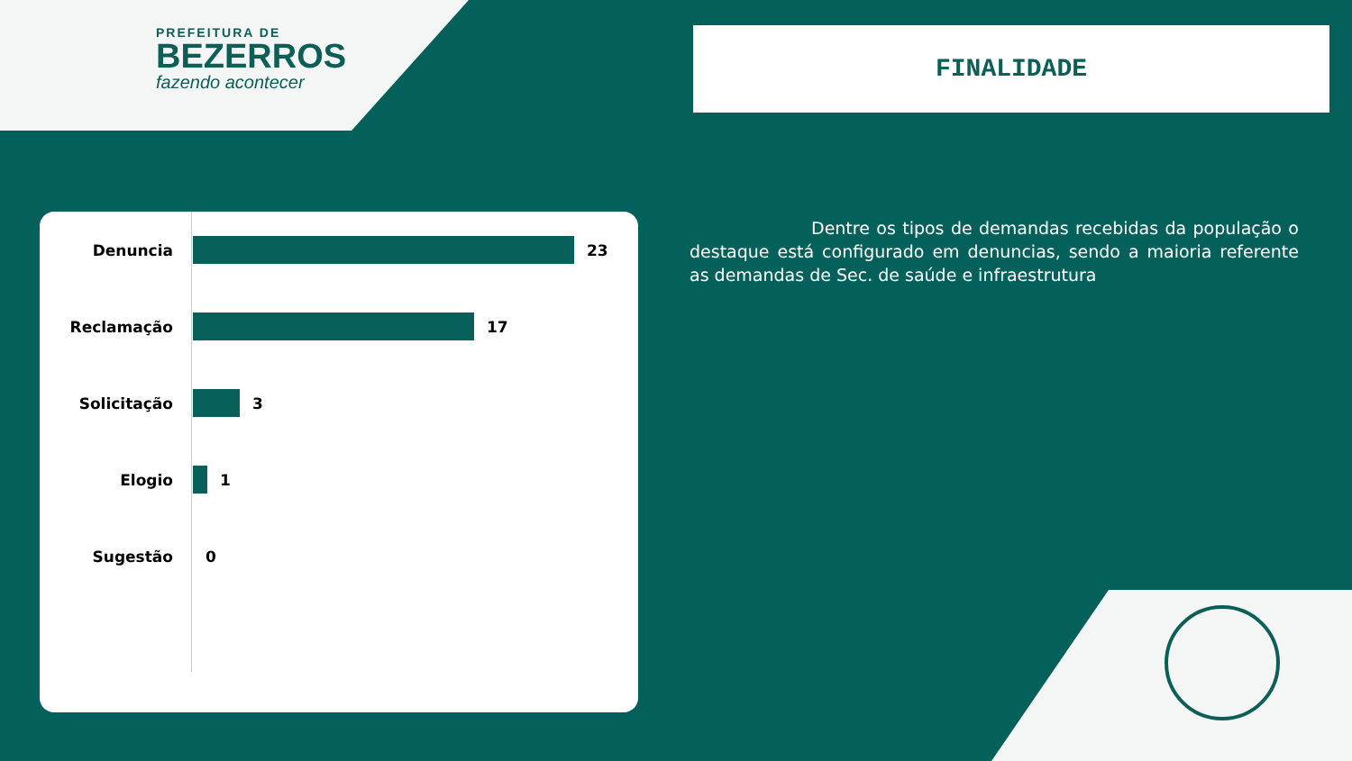PREFEITURA DE
BEZERROS
fazendo acontecer
FINALIDADE
Dentre os tipos de demandas recebidas da população o destaque está configurado em denuncias, sendo a maioria referente as demandas de Sec. de saúde e infraestrutura
Denuncia
23
Reclamação
17
Solicitação
3
Elogio
1
Sugestão
0